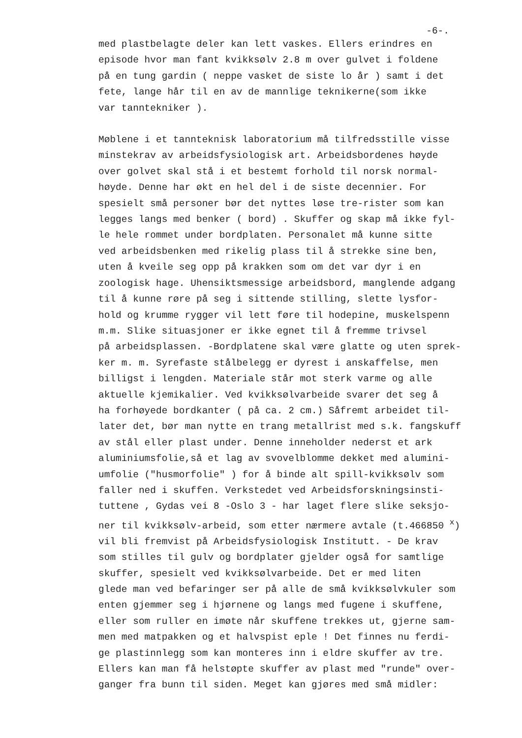-6-.
med plastbelagte deler kan lett vaskes. Ellers erindres en
episode hvor man fant kvikksølv 2.8 m over gulvet i foldene
på en tung gardin ( neppe vasket de siste lo år ) samt i det
fete, lange hår til en av de mannlige teknikerne(som ikke
var tanntekniker ).
Møblene i et tannteknisk laboratorium må tilfredsstille visse
minstekrav av arbeidsfysiologisk art. Arbeidsbordenes høyde
over golvet skal stå i et bestemt forhold til norsk normal-
høyde. Denne har økt en hel del i de siste decennier. For
spesielt små personer bør det nyttes løse tre-rister som kan
legges langs med benker ( bord) . Skuffer og skap må ikke fyl-
le hele rommet under bordplaten. Personalet må kunne sitte
ved arbeidsbenken med rikelig plass til å strekke sine ben,
uten å kveile seg opp på krakken som om det var dyr i en
zoologisk hage. Uhensiktsmessige arbeidsbord, manglende adgang
til å kunne røre på seg i sittende stilling, slette lysfor-
hold og krumme rygger vil lett føre til hodepine, muskelspenn
m.m. Slike situasjoner er ikke egnet til å fremme trivsel
på arbeidsplassen. -Bordplatene skal være glatte og uten sprek-
ker m. m. Syrefaste stålbelegg er dyrest i anskaffelse, men
billigst i lengden. Materiale står mot sterk varme og alle
aktuelle kjemikalier. Ved kvikksølvarbeide svarer det seg å
ha forhøyede bordkanter ( på ca. 2 cm.) Såfremt arbeidet til-
later det, bør man nytte en trang metallrist med s.k. fangskuff
av stål eller plast under. Denne inneholder nederst et ark
aluminiumsfolie,så et lag av svovelblomme dekket med alumini-
umfolie ("husmorfolie" ) for å binde alt spill-kvikksølv som
faller ned i skuffen. Verkstedet ved Arbeidsforskningsinsti-
tuttene , Gydas vei 8 -Oslo 3 - har laget flere slike seksjo-
ner til kvikksølv-arbeid, som etter nærmere avtale (t.466850 <sup>x</sup>)
vil bli fremvist på Arbeidsfysiologisk Institutt. - De krav
som stilles til gulv og bordplater gjelder også for samtlige
skuffer, spesielt ved kvikksølvarbeide. Det er med liten
glede man ved befaringer ser på alle de små kvikksølvkuler som
enten gjemmer seg i hjørnene og langs med fugene i skuffene,
eller som ruller en imøte når skuffene trekkes ut, gjerne sam-
men med matpakken og et halvspist eple ! Det finnes nu ferdi-
ge plastinnlegg som kan monteres inn i eldre skuffer av tre.
Ellers kan man få helstøpte skuffer av plast med "runde" over-
ganger fra bunn til siden. Meget kan gjøres med små midler: